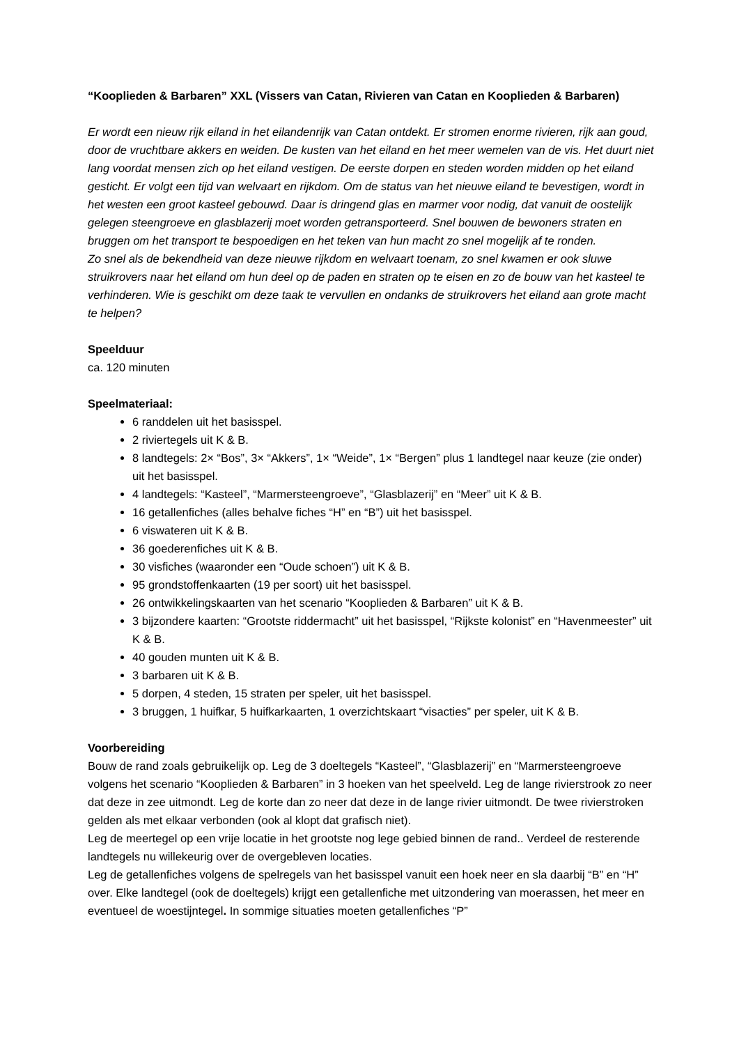“Kooplieden & Barbaren” XXL (Vissers van Catan, Rivieren van Catan en Kooplieden & Barbaren)
Er wordt een nieuw rijk eiland in het eilandenrijk van Catan ontdekt. Er stromen enorme rivieren, rijk aan goud, door de vruchtbare akkers en weiden. De kusten van het eiland en het meer wemelen van de vis. Het duurt niet lang voordat mensen zich op het eiland vestigen. De eerste dorpen en steden worden midden op het eiland gesticht. Er volgt een tijd van welvaart en rijkdom. Om de status van het nieuwe eiland te bevestigen, wordt in het westen een groot kasteel gebouwd. Daar is dringend glas en marmer voor nodig, dat vanuit de oostelijk gelegen steengroeve en glasblazerij moet worden getransporteerd. Snel bouwen de bewoners straten en bruggen om het transport te bespoedigen en het teken van hun macht zo snel mogelijk af te ronden.
Zo snel als de bekendheid van deze nieuwe rijkdom en welvaart toenam, zo snel kwamen er ook sluwe struikrovers naar het eiland om hun deel op de paden en straten op te eisen en zo de bouw van het kasteel te verhinderen. Wie is geschikt om deze taak te vervullen en ondanks de struikrovers het eiland aan grote macht te helpen?
Speelduur
ca. 120 minuten
Speelmateriaal:
6 randdelen uit het basisspel.
2 riviertegels uit K & B.
8 landtegels: 2× “Bos”, 3× “Akkers”, 1× “Weide”, 1× “Bergen” plus 1 landtegel naar keuze (zie onder) uit het basisspel.
4 landtegels: “Kasteel”, “Marmersteengroeve”, “Glasblazerij” en “Meer” uit K & B.
16 getallenfiches (alles behalve fiches “H” en “B”) uit het basisspel.
6 viswateren uit K & B.
36 goederenfiches uit K & B.
30 visfiches (waaronder een “Oude schoen”) uit K & B.
95 grondstoffenkaarten (19 per soort) uit het basisspel.
26 ontwikkelingskaarten van het scenario “Kooplieden & Barbaren” uit K & B.
3 bijzondere kaarten: “Grootste riddermacht” uit het basisspel, “Rijkste kolonist” en “Havenmeester” uit K & B.
40 gouden munten uit K & B.
3 barbaren uit K & B.
5 dorpen, 4 steden, 15 straten per speler, uit het basisspel.
3 bruggen, 1 huifkar, 5 huifkarkaarten, 1 overzichtskaart “visacties” per speler, uit K & B.
Voorbereiding
Bouw de rand zoals gebruikelijk op. Leg de 3 doeltegels “Kasteel”, “Glasblazerij” en “Marmersteengroeve volgens het scenario “Kooplieden & Barbaren” in 3 hoeken van het speelveld. Leg de lange rivierstrook zo neer dat deze in zee uitmondt. Leg de korte dan zo neer dat deze in de lange rivier uitmondt. De twee rivierstroken gelden als met elkaar verbonden (ook al klopt dat grafisch niet).
Leg de meertegel op een vrije locatie in het grootste nog lege gebied binnen de rand.. Verdeel de resterende landtegels nu willekeurig over de overgebleven locaties.
Leg de getallenfiches volgens de spelregels van het basisspel vanuit een hoek neer en sla daarbij “B” en “H” over. Elke landtegel (ook de doeltegels) krijgt een getallenfiche met uitzondering van moerassen, het meer en eventueel de woestijntegel. In sommige situaties moeten getallenfiches “P”